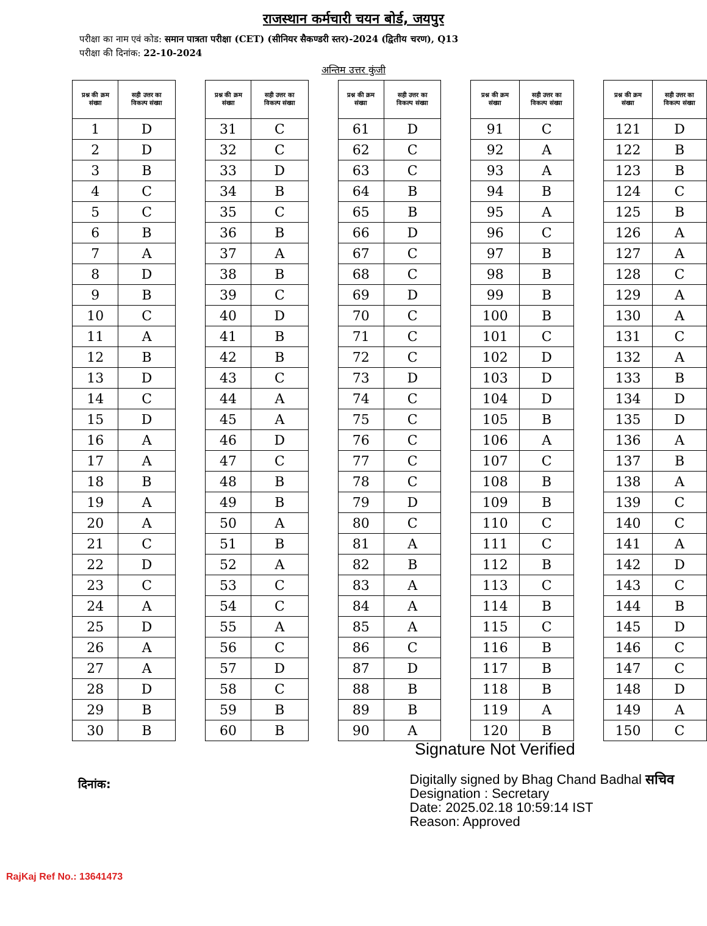राजस्थान कर्मचारी चयन बोर्ड, जयपुर
परीक्षा का नाम एवं कोड: समान पात्रता परीक्षा (CET) (सीनियर सैकण्डरी स्तर)-2024 (द्वितीय चरण), Q13
परीक्षा की दिनांक: 22-10-2024
अन्तिम उत्तर कुंजी
| प्रश्न की क्रम संख्या | सही उत्तर का विकल्प संख्या |
| --- | --- |
| 1 | D |
| 2 | D |
| 3 | B |
| 4 | C |
| 5 | C |
| 6 | B |
| 7 | A |
| 8 | D |
| 9 | B |
| 10 | C |
| 11 | A |
| 12 | B |
| 13 | D |
| 14 | C |
| 15 | D |
| 16 | A |
| 17 | A |
| 18 | B |
| 19 | A |
| 20 | A |
| 21 | C |
| 22 | D |
| 23 | C |
| 24 | A |
| 25 | D |
| 26 | A |
| 27 | A |
| 28 | D |
| 29 | B |
| 30 | B |
| प्रश्न की क्रम संख्या | सही उत्तर का विकल्प संख्या |
| --- | --- |
| 31 | C |
| 32 | C |
| 33 | D |
| 34 | B |
| 35 | C |
| 36 | B |
| 37 | A |
| 38 | B |
| 39 | C |
| 40 | D |
| 41 | B |
| 42 | B |
| 43 | C |
| 44 | A |
| 45 | A |
| 46 | D |
| 47 | C |
| 48 | B |
| 49 | B |
| 50 | A |
| 51 | B |
| 52 | A |
| 53 | C |
| 54 | C |
| 55 | A |
| 56 | C |
| 57 | D |
| 58 | C |
| 59 | B |
| 60 | B |
| प्रश्न की क्रम संख्या | सही उत्तर का विकल्प संख्या |
| --- | --- |
| 61 | D |
| 62 | C |
| 63 | C |
| 64 | B |
| 65 | B |
| 66 | D |
| 67 | C |
| 68 | C |
| 69 | D |
| 70 | C |
| 71 | C |
| 72 | C |
| 73 | D |
| 74 | C |
| 75 | C |
| 76 | C |
| 77 | C |
| 78 | C |
| 79 | D |
| 80 | C |
| 81 | A |
| 82 | B |
| 83 | A |
| 84 | A |
| 85 | A |
| 86 | C |
| 87 | D |
| 88 | B |
| 89 | B |
| 90 | A |
| प्रश्न की क्रम संख्या | सही उत्तर का विकल्प संख्या |
| --- | --- |
| 91 | C |
| 92 | A |
| 93 | A |
| 94 | B |
| 95 | A |
| 96 | C |
| 97 | B |
| 98 | B |
| 99 | B |
| 100 | B |
| 101 | C |
| 102 | D |
| 103 | D |
| 104 | D |
| 105 | B |
| 106 | A |
| 107 | C |
| 108 | B |
| 109 | B |
| 110 | C |
| 111 | C |
| 112 | B |
| 113 | C |
| 114 | B |
| 115 | C |
| 116 | B |
| 117 | B |
| 118 | B |
| 119 | A |
| 120 | B |
| प्रश्न की क्रम संख्या | सही उत्तर का विकल्प संख्या |
| --- | --- |
| 121 | D |
| 122 | B |
| 123 | B |
| 124 | C |
| 125 | B |
| 126 | A |
| 127 | A |
| 128 | C |
| 129 | A |
| 130 | A |
| 131 | C |
| 132 | A |
| 133 | B |
| 134 | D |
| 135 | D |
| 136 | A |
| 137 | B |
| 138 | A |
| 139 | C |
| 140 | C |
| 141 | A |
| 142 | D |
| 143 | C |
| 144 | B |
| 145 | D |
| 146 | C |
| 147 | C |
| 148 | D |
| 149 | A |
| 150 | C |
Signature Not Verified
दिनांक:
Digitally signed by Bhag Chand Badhal सचिव
Designation : Secretary
Date: 2025.02.18 10:59:14 IST
Reason: Approved
RajKaj Ref No.: 13641473